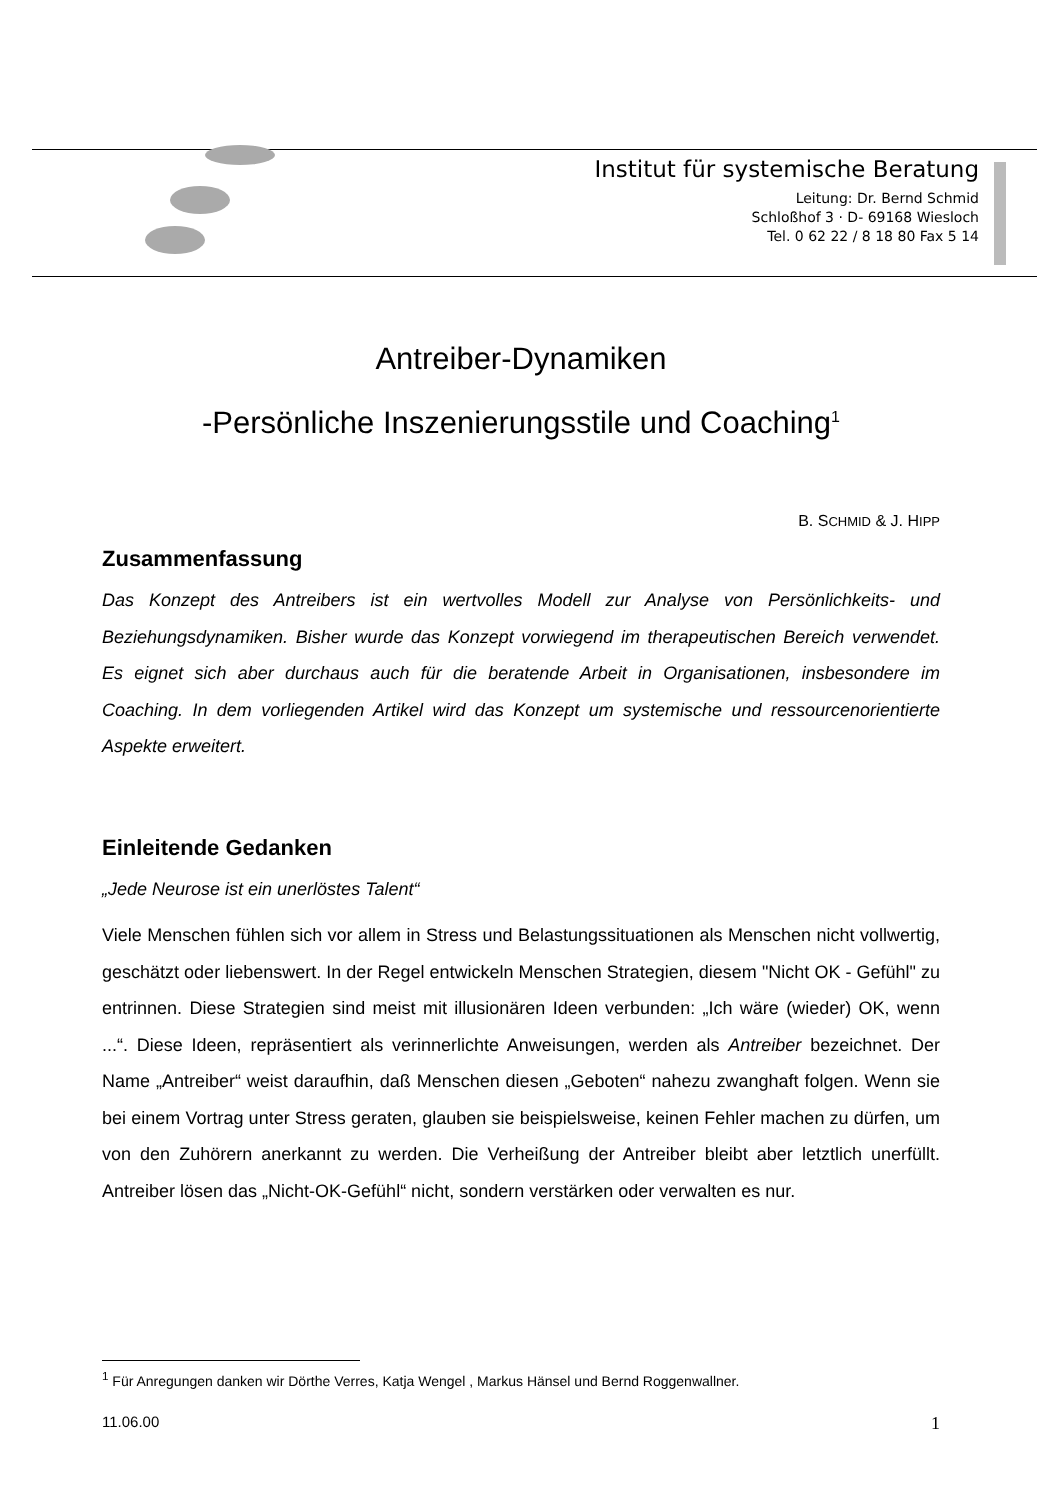Institut für systemische Beratung
Leitung: Dr. Bernd Schmid
Schloßhof 3 · D- 69168 Wiesloch
Tel. 0 62 22 / 8 18 80 Fax 5 14
Antreiber-Dynamiken
-Persönliche Inszenierungsstile und Coaching<sup>1</sup>
B. SCHMID & J. HIPP
Zusammenfassung
Das Konzept des Antreibers ist ein wertvolles Modell zur Analyse von Persönlichkeits- und Beziehungsdynamiken. Bisher wurde das Konzept vorwiegend im therapeutischen Bereich verwendet. Es eignet sich aber durchaus auch für die beratende Arbeit in Organisationen, insbesondere im Coaching. In dem vorliegenden Artikel wird das Konzept um systemische und ressourcenorientierte Aspekte erweitert.
Einleitende Gedanken
„Jede Neurose ist ein unerlöstes Talent“
Viele Menschen fühlen sich vor allem in Stress und Belastungssituationen als Menschen nicht vollwertig, geschätzt oder liebenswert. In der Regel entwickeln Menschen Strategien, diesem "Nicht OK - Gefühl" zu entrinnen. Diese Strategien sind meist mit illusionären Ideen verbunden: „Ich wäre (wieder) OK, wenn ...“. Diese Ideen, repräsentiert als verinnerlichte Anweisungen, werden als Antreiber bezeichnet. Der Name „Antreiber“ weist daraufhin, daß Menschen diesen „Geboten“ nahezu zwanghaft folgen. Wenn sie bei einem Vortrag unter Stress geraten, glauben sie beispielsweise, keinen Fehler machen zu dürfen, um von den Zuhörern anerkannt zu werden. Die Verheißung der Antreiber bleibt aber letztlich unerfüllt. Antreiber lösen das „Nicht-OK-Gefühl“ nicht, sondern verstärken oder verwalten es nur.
<sup>1</sup> Für Anregungen danken wir Dörthe Verres, Katja Wengel , Markus Hänsel und Bernd Roggenwallner.
11.06.00 1